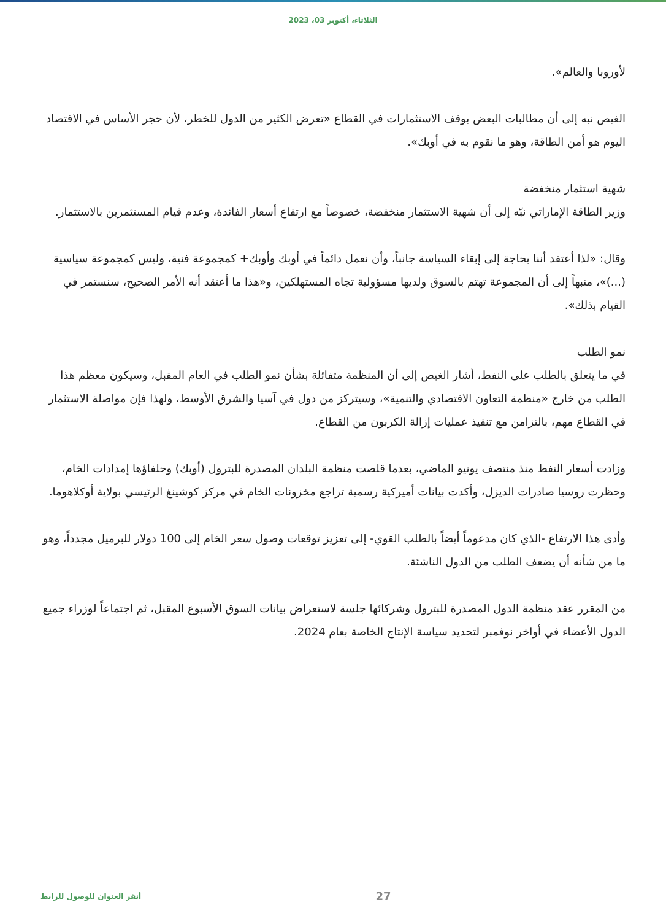الثلاثاء، أكتوبر 03، 2023
لأوروبا والعالم».
الغيص نبه إلى أن مطالبات البعض بوقف الاستثمارات في القطاع «تعرض الكثير من الدول للخطر، لأن حجر الأساس في الاقتصاد اليوم هو أمن الطاقة، وهو ما نقوم به في أوبك».
شهية استثمار منخفضة
وزير الطاقة الإماراتي نبّه إلى أن شهية الاستثمار منخفضة، خصوصاً مع ارتفاع أسعار الفائدة، وعدم قيام المستثمرين بالاستثمار.
وقال: «لذا أعتقد أننا بحاجة إلى إبقاء السياسة جانباً، وأن نعمل دائماً في أوبك وأوبك+ كمجموعة فنية، وليس كمجموعة سياسية (...)»، منبهاً إلى أن المجموعة تهتم بالسوق ولديها مسؤولية تجاه المستهلكين، و«هذا ما أعتقد أنه الأمر الصحيح، سنستمر في القيام بذلك».
نمو الطلب
في ما يتعلق بالطلب على النفط، أشار الغيص إلى أن المنظمة متفائلة بشأن نمو الطلب في العام المقبل، وسيكون معظم هذا الطلب من خارج «منظمة التعاون الاقتصادي والتنمية»، وسيتركز من دول في آسيا والشرق الأوسط، ولهذا فإن مواصلة الاستثمار في القطاع مهم، بالتزامن مع تنفيذ عمليات إزالة الكربون من القطاع.
وزادت أسعار النفط منذ منتصف يونيو الماضي، بعدما قلصت منظمة البلدان المصدرة للبترول (أوبك) وحلفاؤها إمدادات الخام، وحظرت روسيا صادرات الديزل، وأكدت بيانات أميركية رسمية تراجع مخزونات الخام في مركز كوشينغ الرئيسي بولاية أوكلاهوما.
وأدى هذا الارتفاع -الذي كان مدعوماً أيضاً بالطلب القوي- إلى تعزيز توقعات وصول سعر الخام إلى 100 دولار للبرميل مجدداً، وهو ما من شأنه أن يضعف الطلب من الدول الناشئة.
من المقرر عقد منظمة الدول المصدرة للبترول وشركائها جلسة لاستعراض بيانات السوق الأسبوع المقبل، ثم اجتماعاً لوزراء جميع الدول الأعضاء في أواخر نوفمبر لتحديد سياسة الإنتاج الخاصة بعام 2024.
أنقر العنوان للوصول للرابط
27